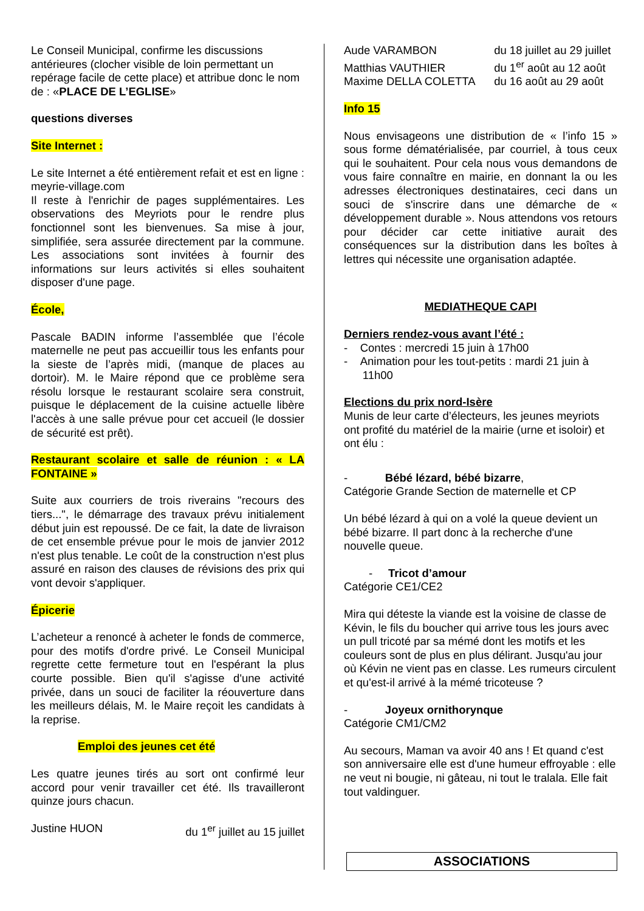Le Conseil Municipal, confirme les discussions antérieures (clocher visible de loin permettant un repérage facile de cette place) et attribue donc le nom de : «PLACE DE L’EGLISE»
questions diverses
Site Internet :
Le site Internet a été entièrement refait et est en ligne : meyrie-village.com
Il reste à l'enrichir de pages supplémentaires. Les observations des Meyriots pour le rendre plus fonctionnel sont les bienvenues. Sa mise à jour, simplifiée, sera assurée directement par la commune. Les associations sont invitées à fournir des informations sur leurs activités si elles souhaitent disposer d'une page.
École,
Pascale BADIN informe l’assemblée que l’école maternelle ne peut pas accueillir tous les enfants pour la sieste de l’après midi, (manque de places au dortoir). M. le Maire répond que ce problème sera résolu lorsque le restaurant scolaire sera construit, puisque le déplacement de la cuisine actuelle libère l'accès à une salle prévue pour cet accueil (le dossier de sécurité est prêt).
Restaurant scolaire et salle de réunion : « LA FONTAINE »
Suite aux courriers de trois riverains "recours des tiers...", le démarrage des travaux prévu initialement début juin est repoussé. De ce fait, la date de livraison de cet ensemble prévue pour le mois de janvier 2012 n'est plus tenable. Le coût de la construction n'est plus assuré en raison des clauses de révisions des prix qui vont devoir s'appliquer.
Épicerie
L’acheteur a renoncé à acheter le fonds de commerce, pour des motifs d'ordre privé. Le Conseil Municipal regrette cette fermeture tout en l'espérant la plus courte possible. Bien qu'il s'agisse d'une activité privée, dans un souci de faciliter la réouverture dans les meilleurs délais, M. le Maire reçoit les candidats à la reprise.
Emploi des jeunes cet été
Les quatre jeunes tirés au sort ont confirmé leur accord pour venir travailler cet été. Ils travailleront quinze jours chacun.
Justine HUON du 1<sup>er</sup> juillet au 15 juillet
Aude VARAMBON du 18 juillet au 29 juillet
Matthias VAUTHIER du 1<sup>er</sup> août au 12 août
Maxime DELLA COLETTA du 16 août au 29 août
Info 15
Nous envisageons une distribution de « l’info 15 » sous forme dématérialisée, par courriel, à tous ceux qui le souhaitent. Pour cela nous vous demandons de vous faire connaître en mairie, en donnant la ou les adresses électroniques destinataires, ceci dans un souci de s'inscrire dans une démarche de « développement durable ». Nous attendons vos retours pour décider car cette initiative aurait des conséquences sur la distribution dans les boîtes à lettres qui nécessite une organisation adaptée.
MEDIATHEQUE CAPI
Derniers rendez-vous avant l’été :
- Contes : mercredi 15 juin à 17h00
- Animation pour les tout-petits : mardi 21 juin à
11h00
Elections du prix nord-Isère
Munis de leur carte d’électeurs, les jeunes meyriots ont profité du matériel de la mairie (urne et isoloir) et ont élu :
- Bébé lézard, bébé bizarre,
Catégorie Grande Section de maternelle et CP
Un bébé lézard à qui on a volé la queue devient un bébé bizarre. Il part donc à la recherche d'une nouvelle queue.
- Tricot d’amour
Catégorie CE1/CE2
Mira qui déteste la viande est la voisine de classe de Kévin, le fils du boucher qui arrive tous les jours avec un pull tricoté par sa mémé dont les motifs et les couleurs sont de plus en plus délirant. Jusqu'au jour où Kévin ne vient pas en classe. Les rumeurs circulent et qu'est-il arrivé à la mémé tricoteuse ?
- Joyeux ornithorynque
Catégorie CM1/CM2
Au secours, Maman va avoir 40 ans ! Et quand c'est son anniversaire elle est d'une humeur effroyable : elle ne veut ni bougie, ni gâteau, ni tout le tralala. Elle fait tout valdinguer.
ASSOCIATIONS